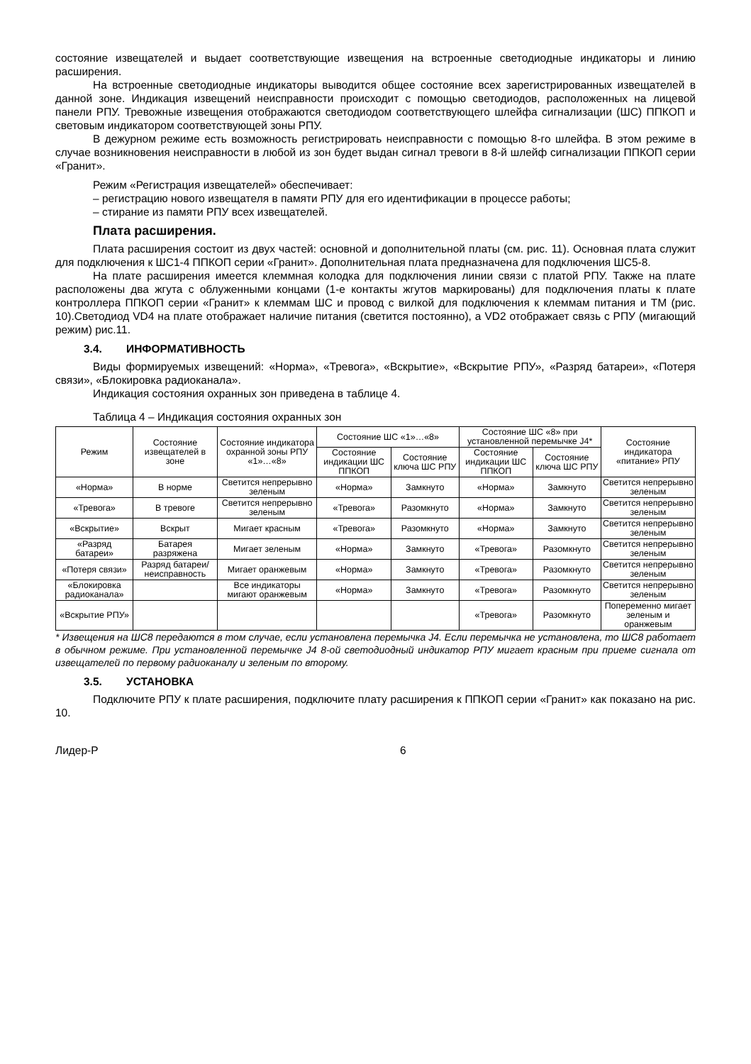состояние извещателей и выдает соответствующие извещения на встроенные светодиодные индикаторы и линию расширения.
На встроенные светодиодные индикаторы выводится общее состояние всех зарегистрированных извещателей в данной зоне. Индикация извещений неисправности происходит с помощью светодиодов, расположенных на лицевой панели РПУ. Тревожные извещения отображаются светодиодом соответствующего шлейфа сигнализации (ШС) ППКОП и световым индикатором соответствующей зоны РПУ.
В дежурном режиме есть возможность регистрировать неисправности с помощью 8-го шлейфа. В этом режиме в случае возникновения неисправности в любой из зон будет выдан сигнал тревоги в 8-й шлейф сигнализации ППКОП серии «Гранит».
Режим «Регистрация извещателей» обеспечивает:
– регистрацию нового извещателя в памяти РПУ для его идентификации в процессе работы;
– стирание из памяти РПУ всех извещателей.
Плата расширения.
Плата расширения состоит из двух частей: основной и дополнительной платы (см. рис. 11). Основная плата служит для подключения к ШС1-4 ППКОП серии «Гранит». Дополнительная плата предназначена для подключения ШС5-8.
На плате расширения имеется клеммная колодка для подключения линии связи с платой РПУ. Также на плате расположены два жгута с облуженными концами (1-е контакты жгутов маркированы) для подключения платы к плате контроллера ППКОП серии «Гранит» к клеммам ШС и провод с вилкой для подключения к клеммам питания и ТМ (рис. 10).Светодиод VD4 на плате отображает наличие питания (светится постоянно), а VD2 отображает связь с РПУ (мигающий режим) рис.11.
3.4. ИНФОРМАТИВНОСТЬ
Виды формируемых извещений: «Норма», «Тревога», «Вскрытие», «Вскрытие РПУ», «Разряд батареи», «Потеря связи», «Блокировка радиоканала».
Индикация состояния охранных зон приведена в таблице 4.
Таблица 4 – Индикация состояния охранных зон
| Режим | Состояние извещателей в зоне | Состояние индикатора охранной зоны РПУ «1»…«8» | Состояние ШС «1»…«8» | | Состояние ШС «8» при установленной перемычке J4* | | Состояние индикатора «питание» РПУ |
| --- | --- | --- | --- | --- | --- | --- | --- |
| | | | Состояние индикации ШС ППКОП | Состояние ключа ШС РПУ | Состояние индикации ШС ППКОП | Состояние ключа ШС РПУ | |
| «Норма» | В норме | Светится непрерывно зеленым | «Норма» | Замкнуто | «Норма» | Замкнуто | Светится непрерывно зеленым |
| «Тревога» | В тревоге | Светится непрерывно зеленым | «Тревога» | Разомкнуто | «Норма» | Замкнуто | Светится непрерывно зеленым |
| «Вскрытие» | Вскрыт | Мигает красным | «Тревога» | Разомкнуто | «Норма» | Замкнуто | Светится непрерывно зеленым |
| «Разряд батареи» | Батарея разряжена | Мигает зеленым | «Норма» | Замкнуто | «Тревога» | Разомкнуто | Светится непрерывно зеленым |
| «Потеря связи» | Разряд батареи/ неисправность | Мигает оранжевым | «Норма» | Замкнуто | «Тревога» | Разомкнуто | Светится непрерывно зеленым |
| «Блокировка радиоканала» | | Все индикаторы мигают оранжевым | «Норма» | Замкнуто | «Тревога» | Разомкнуто | Светится непрерывно зеленым |
| «Вскрытие РПУ» | | | | | «Тревога» | Разомкнуто | Попеременно мигает зеленым и оранжевым |
* Извещения на ШС8 передаются в том случае, если установлена перемычка J4. Если перемычка не установлена, то ШС8 работает в обычном режиме. При установленной перемычке J4 8-ой светодиодный индикатор РПУ мигает красным при приеме сигнала от извещателей по первому радиоканалу и зеленым по второму.
3.5. УСТАНОВКА
Подключите РПУ к плате расширения, подключите плату расширения к ППКОП серии «Гранит» как показано на рис. 10.
Лидер-Р 6